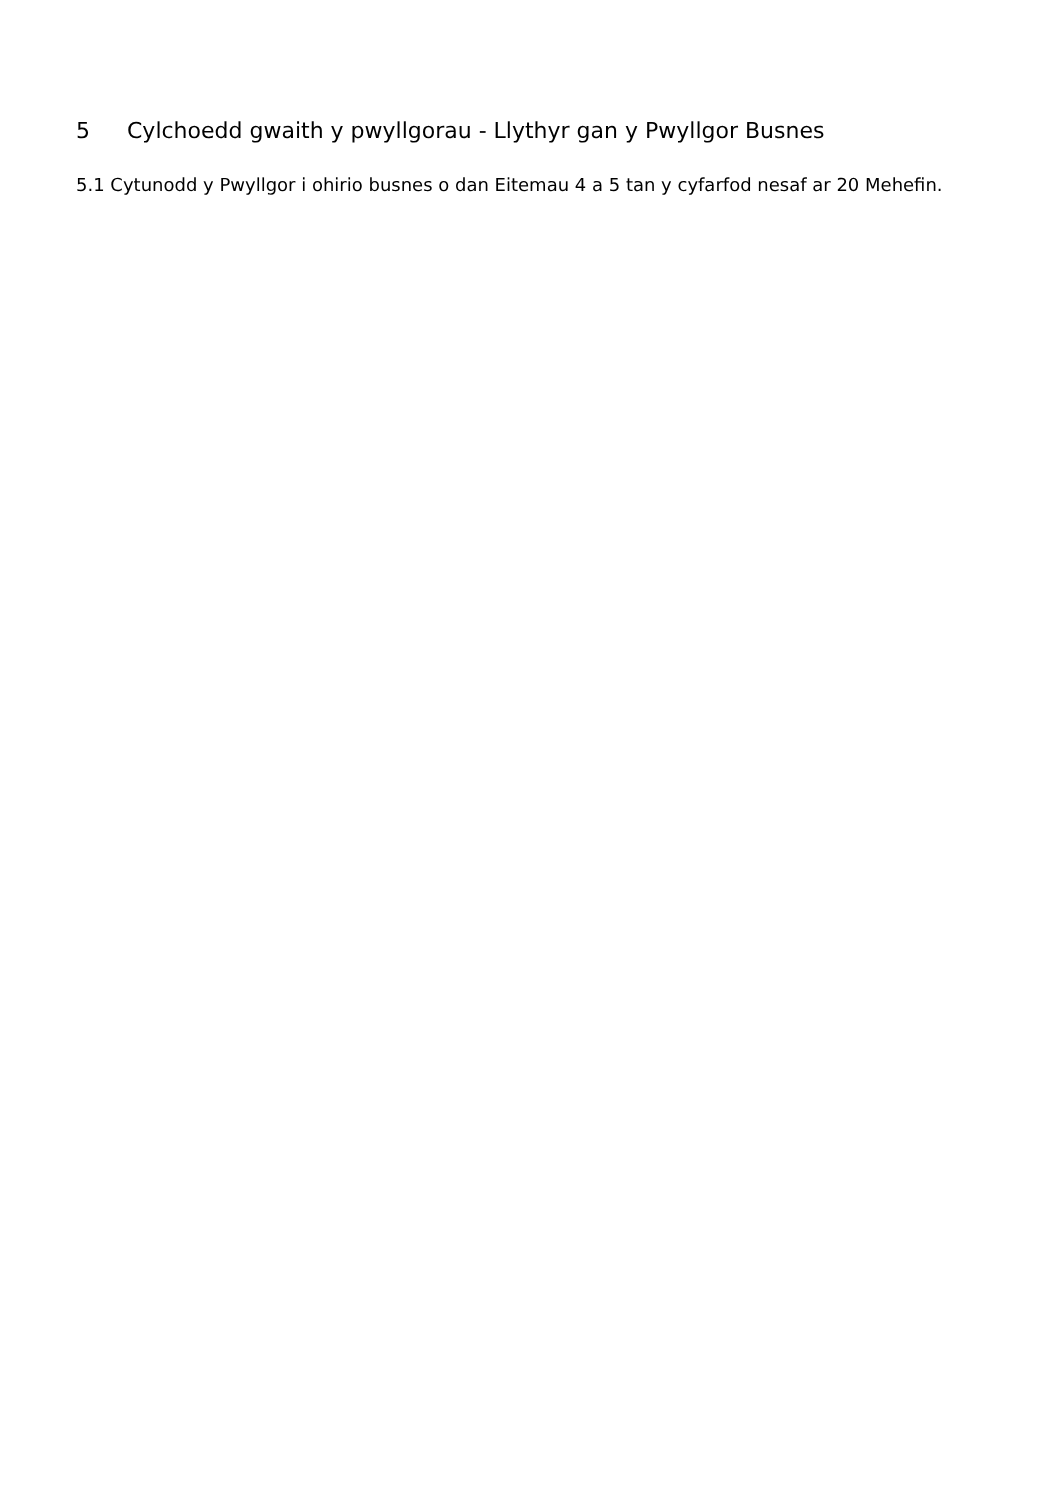5 Cylchoedd gwaith y pwyllgorau - Llythyr gan y Pwyllgor Busnes
5.1 Cytunodd y Pwyllgor i ohirio busnes o dan Eitemau 4 a 5 tan y cyfarfod nesaf ar 20 Mehefin.